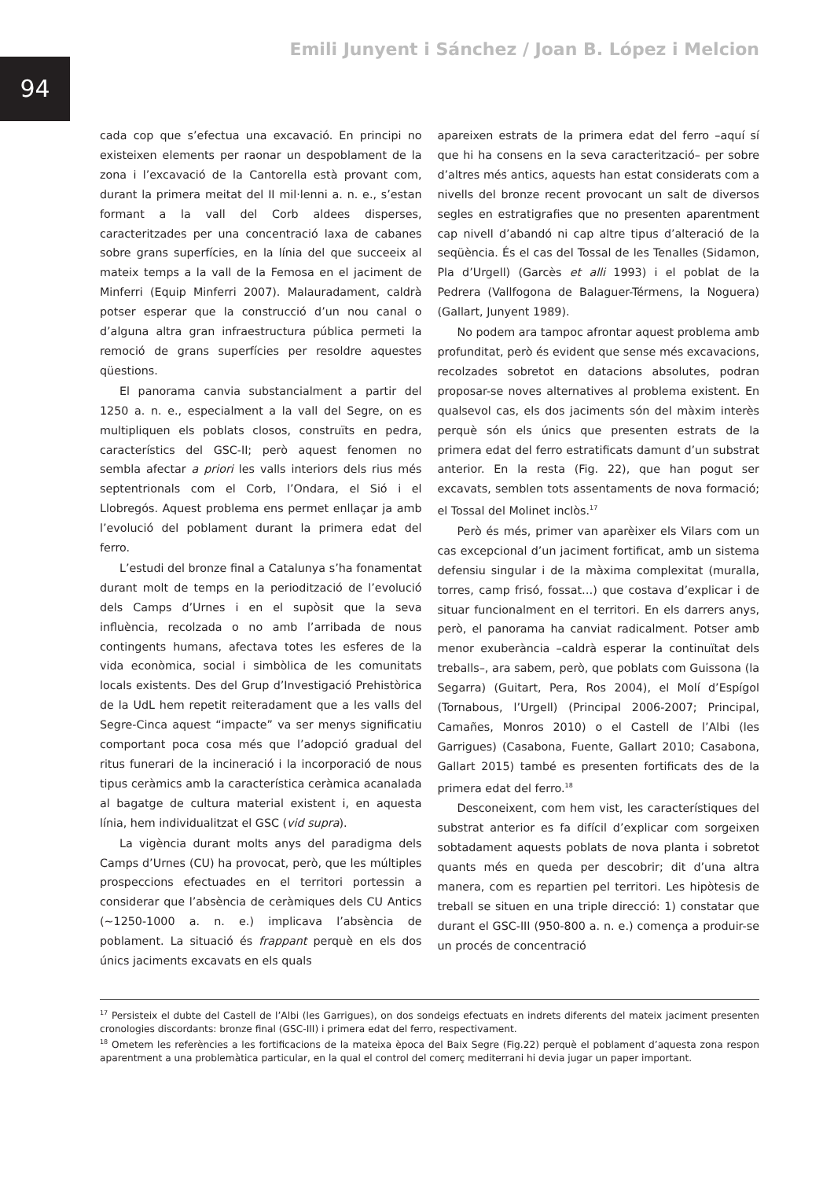94
Emili Junyent i Sánchez / Joan B. López i Melcion
cada cop que s’efectua una excavació. En principi no existeixen elements per raonar un despoblament de la zona i l’excavació de la Cantorella està provant com, durant la primera meitat del II mil·lenni a. n. e., s’estan formant a la vall del Corb aldees disperses, caracteritzades per una concentració laxa de cabanes sobre grans superfícies, en la línia del que succeeix al mateix temps a la vall de la Femosa en el jaciment de Minferri (Equip Minferri 2007). Malauradament, caldrà potser esperar que la construcció d’un nou canal o d’alguna altra gran infraestructura pública permeti la remoció de grans superfícies per resoldre aquestes qüestions.
El panorama canvia substancialment a partir del 1250 a. n. e., especialment a la vall del Segre, on es multipliquen els poblats closos, construïts en pedra, característics del GSC-II; però aquest fenomen no sembla afectar a priori les valls interiors dels rius més septentrionals com el Corb, l’Ondara, el Sió i el Llobregós. Aquest problema ens permet enllaçar ja amb l’evolució del poblament durant la primera edat del ferro.
L’estudi del bronze final a Catalunya s’ha fonamentat durant molt de temps en la periodització de l’evolució dels Camps d’Urnes i en el supòsit que la seva influència, recolzada o no amb l’arribada de nous contingents humans, afectava totes les esferes de la vida econòmica, social i simbòlica de les comunitats locals existents. Des del Grup d’Investigació Prehistòrica de la UdL hem repetit reiteradament que a les valls del Segre-Cinca aquest “impacte” va ser menys significatiu comportant poca cosa més que l’adopció gradual del ritus funerari de la incineració i la incorporació de nous tipus ceràmics amb la característica ceràmica acanalada al bagatge de cultura material existent i, en aquesta línia, hem individualitzat el GSC (vid supra).
La vigència durant molts anys del paradigma dels Camps d’Urnes (CU) ha provocat, però, que les múltiples prospeccions efectuades en el territori portessin a considerar que l’absència de ceràmiques dels CU Antics (~1250-1000 a. n. e.) implicava l’absència de poblament. La situació és frappant perquè en els dos únics jaciments excavats en els quals
apareixen estrats de la primera edat del ferro –aquí sí que hi ha consens en la seva caracterització– per sobre d’altres més antics, aquests han estat considerats com a nivells del bronze recent provocant un salt de diversos segles en estratigrafies que no presenten aparentment cap nivell d’abandó ni cap altre tipus d’alteració de la seqüència. És el cas del Tossal de les Tenalles (Sidamon, Pla d’Urgell) (Garcès et alli 1993) i el poblat de la Pedrera (Vallfogona de Balaguer-Térmens, la Noguera) (Gallart, Junyent 1989).
No podem ara tampoc afrontar aquest problema amb profunditat, però és evident que sense més excavacions, recolzades sobretot en datacions absolutes, podran proposar-se noves alternatives al problema existent. En qualsevol cas, els dos jaciments són del màxim interès perquè són els únics que presenten estrats de la primera edat del ferro estratificats damunt d’un substrat anterior. En la resta (Fig. 22), que han pogut ser excavats, semblen tots assentaments de nova formació; el Tossal del Molinet inclòs.<sup>17</sup>
Però és més, primer van aparèixer els Vilars com un cas excepcional d’un jaciment fortificat, amb un sistema defensiu singular i de la màxima complexitat (muralla, torres, camp frisó, fossat…) que costava d’explicar i de situar funcionalment en el territori. En els darrers anys, però, el panorama ha canviat radicalment. Potser amb menor exuberància –caldrà esperar la continuïtat dels treballs–, ara sabem, però, que poblats com Guissona (la Segarra) (Guitart, Pera, Ros 2004), el Molí d’Espígol (Tornabous, l’Urgell) (Principal 2006-2007; Principal, Camañes, Monros 2010) o el Castell de l’Albi (les Garrigues) (Casabona, Fuente, Gallart 2010; Casabona, Gallart 2015) també es presenten fortificats des de la primera edat del ferro.<sup>18</sup>
Desconeixent, com hem vist, les característiques del substrat anterior es fa difícil d’explicar com sorgeixen sobtadament aquests poblats de nova planta i sobretot quants més en queda per descobrir; dit d’una altra manera, com es repartien pel territori. Les hipòtesis de treball se situen en una triple direcció: 1) constatar que durant el GSC-III (950-800 a. n. e.) comença a produir-se un procés de concentració
<sup>17</sup> Persisteix el dubte del Castell de l’Albi (les Garrigues), on dos sondeigs efectuats en indrets diferents del mateix jaciment presenten cronologies discordants: bronze final (GSC-III) i primera edat del ferro, respectivament.
<sup>18</sup> Ometem les referències a les fortificacions de la mateixa època del Baix Segre (Fig.22) perquè el poblament d’aquesta zona respon aparentment a una problemàtica particular, en la qual el control del comerç mediterrani hi devia jugar un paper important.